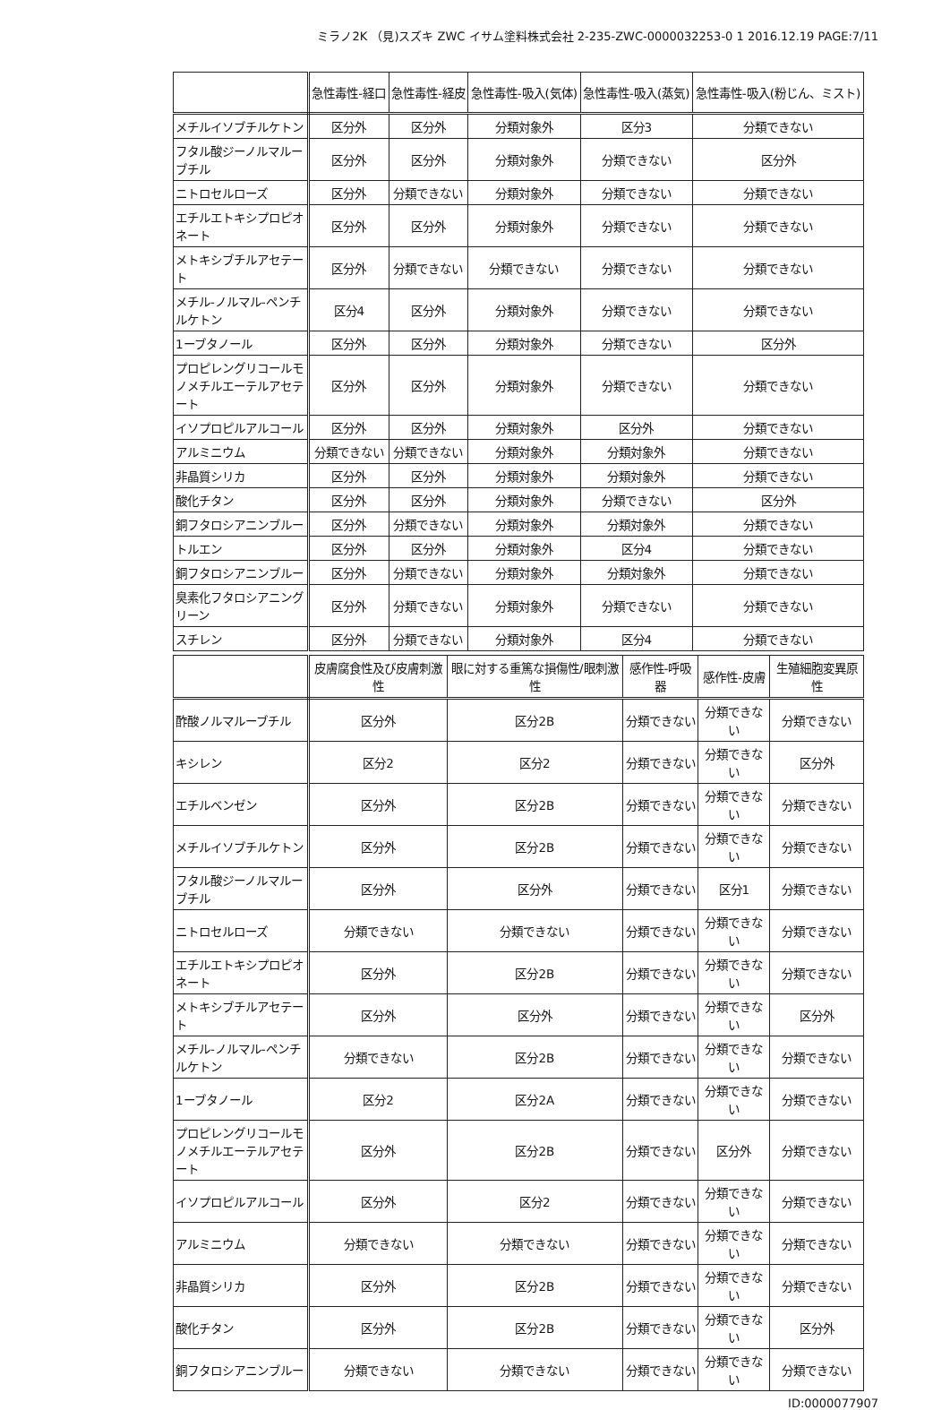ミラノ2K （見)スズキ ZWC イサム塗料株式会社 2-235-ZWC-0000032253-0 1 2016.12.19 PAGE:7/11
| | 急性毒性-経口 | 急性毒性-経皮 | 急性毒性-吸入(気体) | 急性毒性-吸入(蒸気) | 急性毒性-吸入(粉じん、ミスト) |
| --- | --- | --- | --- | --- | --- |
| メチルイソブチルケトン | 区分外 | 区分外 | 分類対象外 | 区分3 | 分類できない |
| フタル酸ジーノルマルーブチル | 区分外 | 区分外 | 分類対象外 | 分類できない | 区分外 |
| ニトロセルローズ | 区分外 | 分類できない | 分類対象外 | 分類できない | 分類できない |
| エチルエトキシプロピオネート | 区分外 | 区分外 | 分類対象外 | 分類できない | 分類できない |
| メトキシブチルアセテート | 区分外 | 分類できない | 分類できない | 分類できない | 分類できない |
| メチル-ノルマル-ペンチルケトン | 区分4 | 区分外 | 分類対象外 | 分類できない | 分類できない |
| 1ーブタノール | 区分外 | 区分外 | 分類対象外 | 分類できない | 区分外 |
| プロピレングリコールモノメチルエーテルアセテート | 区分外 | 区分外 | 分類対象外 | 分類できない | 分類できない |
| イソプロピルアルコール | 区分外 | 区分外 | 分類対象外 | 区分外 | 分類できない |
| アルミニウム | 分類できない | 分類できない | 分類対象外 | 分類対象外 | 分類できない |
| 非晶質シリカ | 区分外 | 区分外 | 分類対象外 | 分類対象外 | 分類できない |
| 酸化チタン | 区分外 | 区分外 | 分類対象外 | 分類できない | 区分外 |
| 銅フタロシアニンブルー | 区分外 | 分類できない | 分類対象外 | 分類対象外 | 分類できない |
| トルエン | 区分外 | 区分外 | 分類対象外 | 区分4 | 分類できない |
| 銅フタロシアニンブルー | 区分外 | 分類できない | 分類対象外 | 分類対象外 | 分類できない |
| 臭素化フタロシアニングリーン | 区分外 | 分類できない | 分類対象外 | 分類できない | 分類できない |
| スチレン | 区分外 | 分類できない | 分類対象外 | 区分4 | 分類できない |
| | 皮膚腐食性及び皮膚刺激性 | 眼に対する重篤な損傷性/眼刺激性 | 感作性-呼吸器 | 感作性-皮膚 | 生殖細胞変異原性 |
| --- | --- | --- | --- | --- | --- |
| 酢酸ノルマルーブチル | 区分外 | 区分2B | 分類できない | 分類できない | 分類できない |
| キシレン | 区分2 | 区分2 | 分類できない | 分類できない | 区分外 |
| エチルベンゼン | 区分外 | 区分2B | 分類できない | 分類できない | 分類できない |
| メチルイソブチルケトン | 区分外 | 区分2B | 分類できない | 分類できない | 分類できない |
| フタル酸ジーノルマルーブチル | 区分外 | 区分外 | 分類できない | 区分1 | 分類できない |
| ニトロセルローズ | 分類できない | 分類できない | 分類できない | 分類できない | 分類できない |
| エチルエトキシプロピオネート | 区分外 | 区分2B | 分類できない | 分類できない | 分類できない |
| メトキシブチルアセテート | 区分外 | 区分外 | 分類できない | 分類できない | 区分外 |
| メチル-ノルマル-ペンチルケトン | 分類できない | 区分2B | 分類できない | 分類できない | 分類できない |
| 1ーブタノール | 区分2 | 区分2A | 分類できない | 分類できない | 分類できない |
| プロピレングリコールモノメチルエーテルアセテート | 区分外 | 区分2B | 分類できない | 区分外 | 分類できない |
| イソプロピルアルコール | 区分外 | 区分2 | 分類できない | 分類できない | 分類できない |
| アルミニウム | 分類できない | 分類できない | 分類できない | 分類できない | 分類できない |
| 非晶質シリカ | 区分外 | 区分2B | 分類できない | 分類できない | 分類できない |
| 酸化チタン | 区分外 | 区分2B | 分類できない | 分類できない | 区分外 |
| 銅フタロシアニンブルー | 分類できない | 分類できない | 分類できない | 分類できない | 分類できない |
ID:0000077907